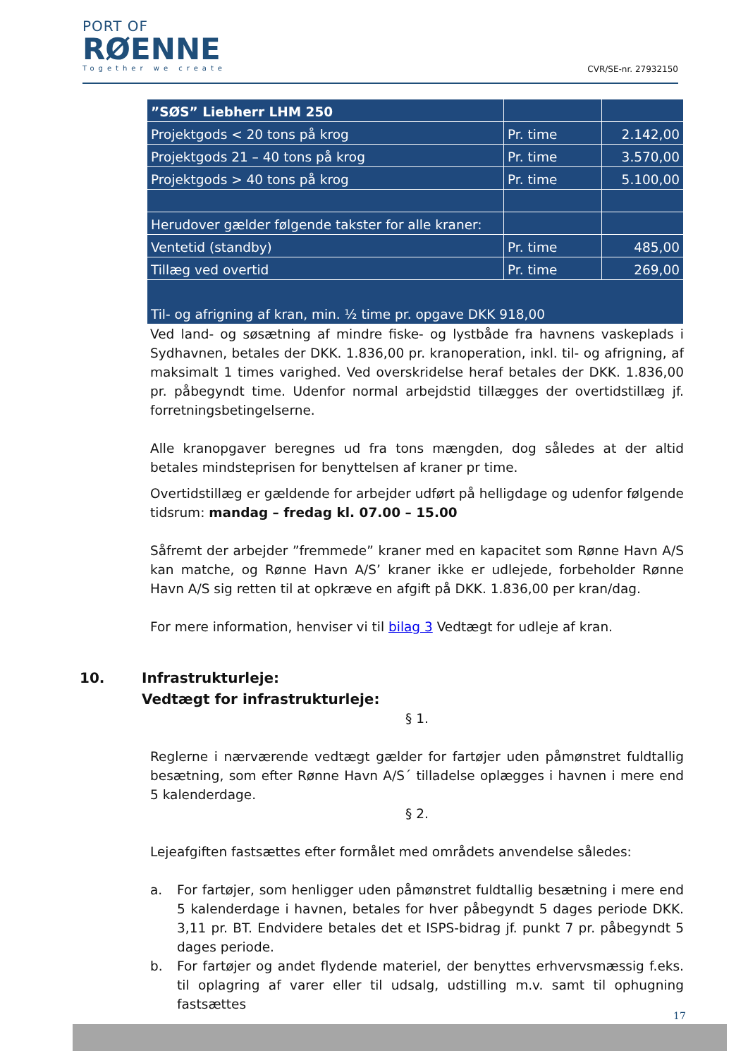PORT OF
RØENNE
Together we create
CVR/SE-nr. 27932150
| ”SØS” Liebherr LHM 250 | | |
| Projektgods < 20 tons på krog | Pr. time | 2.142,00 |
| Projektgods 21 – 40 tons på krog | Pr. time | 3.570,00 |
| Projektgods > 40 tons på krog | Pr. time | 5.100,00 |
| Herudover gælder følgende takster for alle kraner: | | |
| Ventetid (standby) | Pr. time | 485,00 |
| Tillæg ved overtid | Pr. time | 269,00 |
| Til- og afrigning af kran, min. ½ time pr. opgave DKK 918,00 | | |
Ved land- og søsætning af mindre fiske- og lystbåde fra havnens vaskeplads i Sydhavnen, betales der DKK. 1.836,00 pr. kranoperation, inkl. til- og afrigning, af maksimalt 1 times varighed. Ved overskridelse heraf betales der DKK. 1.836,00 pr. påbegyndt time. Udenfor normal arbejdstid tillægges der overtidstillæg jf. forretningsbetingelserne.
Alle kranopgaver beregnes ud fra tons mængden, dog således at der altid betales mindsteprisen for benyttelsen af kraner pr time.
Overtidstillæg er gældende for arbejder udført på helligdage og udenfor følgende tidsrum: mandag – fredag kl. 07.00 – 15.00
Såfremt der arbejder ”fremmede” kraner med en kapacitet som Rønne Havn A/S kan matche, og Rønne Havn A/S’ kraner ikke er udlejede, forbeholder Rønne Havn A/S sig retten til at opkræve en afgift på DKK. 1.836,00 per kran/dag.
For mere information, henviser vi til bilag 3 Vedtægt for udleje af kran.
10. Infrastrukturleje:
Vedtægt for infrastrukturleje:
§ 1.
Reglerne i nærværende vedtægt gælder for fartøjer uden påmønstret fuldtallig besætning, som efter Rønne Havn A/S´ tilladelse oplægges i havnen i mere end 5 kalenderdage.
§ 2.
Lejeafgiften fastsættes efter formålet med områdets anvendelse således:
a. For fartøjer, som henligger uden påmønstret fuldtallig besætning i mere end 5 kalenderdage i havnen, betales for hver påbegyndt 5 dages periode DKK. 3,11 pr. BT. Endvidere betales det et ISPS-bidrag jf. punkt 7 pr. påbegyndt 5 dages periode.
b. For fartøjer og andet flydende materiel, der benyttes erhvervsmæssig f.eks. til oplagring af varer eller til udsalg, udstilling m.v. samt til ophugning fastsættes
17